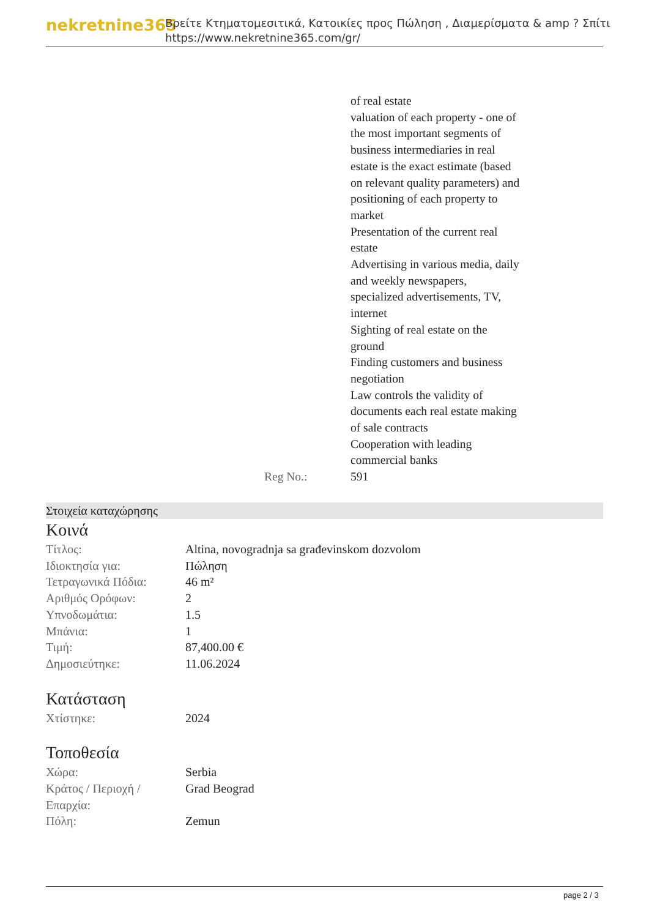nekretnine365
Βρείτε Κτηματομεσιτικά, Κατοικίες προς Πώληση , Διαμερίσματα & amp ? Σπίτι
https://www.nekretnine365.com/gr/
| | | of real estate valuation of each property - one of the most important segments of business intermediaries in real estate is the exact estimate (based on relevant quality parameters) and positioning of each property to market Presentation of the current real estate Advertising in various media, daily and weekly newspapers, specialized advertisements, TV, internet Sighting of real estate on the ground Finding customers and business negotiation Law controls the validity of documents each real estate making of sale contracts Cooperation with leading commercial banks |
| | Reg No.: | 591 |
Στοιχεία καταχώρησης
Κοινά
| Τίτλος: | Altina, novogradnja sa građevinskom dozvolom |
| Ιδιοκτησία για: | Πώληση |
| Τετραγωνικά Πόδια: | 46 m² |
| Αριθμός Ορόφων: | 2 |
| Υπνοδωμάτια: | 1.5 |
| Μπάνια: | 1 |
| Τιμή: | 87,400.00 € |
| Δημοσιεύτηκε: | 11.06.2024 |
Κατάσταση
| Χτίστηκε: | 2024 |
Τοποθεσία
| Χώρα: | Serbia |
| Κράτος / Περιοχή / Επαρχία: | Grad Beograd |
| Πόλη: | Zemun |
page 2 / 3